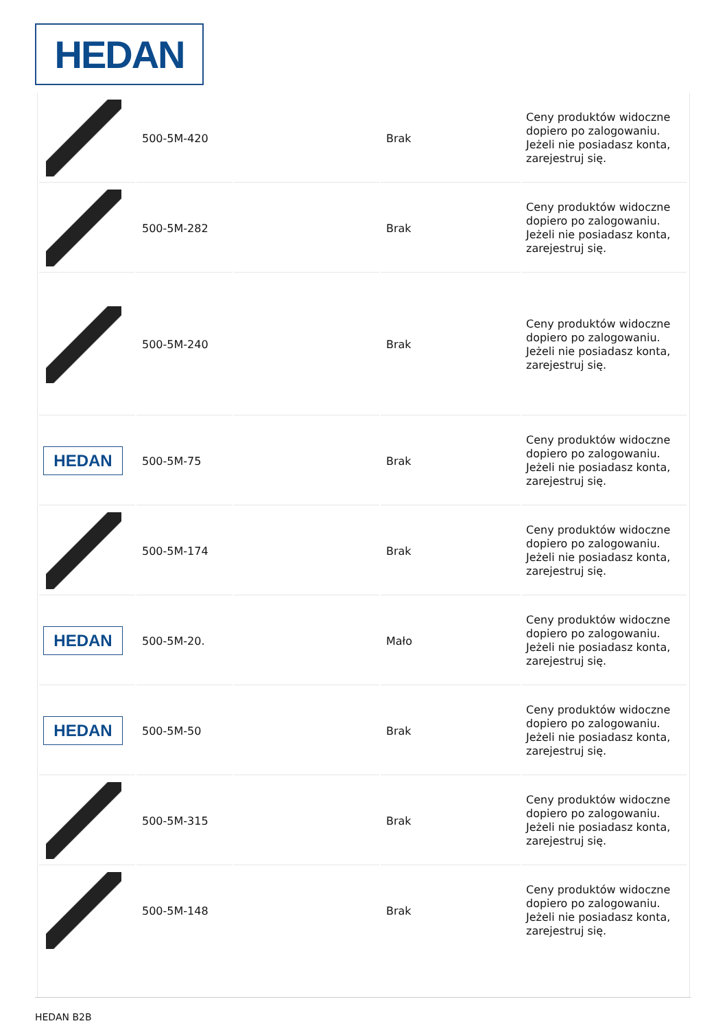HEDAN
| | 500-5M-420 | | Brak | Ceny produktów widoczne dopiero po zalogowaniu. Jeżeli nie posiadasz konta, zarejestruj się. |
| | 500-5M-282 | | Brak | Ceny produktów widoczne dopiero po zalogowaniu. Jeżeli nie posiadasz konta, zarejestruj się. |
| | 500-5M-240 | | Brak | Ceny produktów widoczne dopiero po zalogowaniu. Jeżeli nie posiadasz konta, zarejestruj się. |
| HEDAN | 500-5M-75 | | Brak | Ceny produktów widoczne dopiero po zalogowaniu. Jeżeli nie posiadasz konta, zarejestruj się. |
| | 500-5M-174 | | Brak | Ceny produktów widoczne dopiero po zalogowaniu. Jeżeli nie posiadasz konta, zarejestruj się. |
| HEDAN | 500-5M-20. | | Mało | Ceny produktów widoczne dopiero po zalogowaniu. Jeżeli nie posiadasz konta, zarejestruj się. |
| HEDAN | 500-5M-50 | | Brak | Ceny produktów widoczne dopiero po zalogowaniu. Jeżeli nie posiadasz konta, zarejestruj się. |
| | 500-5M-315 | | Brak | Ceny produktów widoczne dopiero po zalogowaniu. Jeżeli nie posiadasz konta, zarejestruj się. |
| | 500-5M-148 | | Brak | Ceny produktów widoczne dopiero po zalogowaniu. Jeżeli nie posiadasz konta, zarejestruj się. |
HEDAN B2B